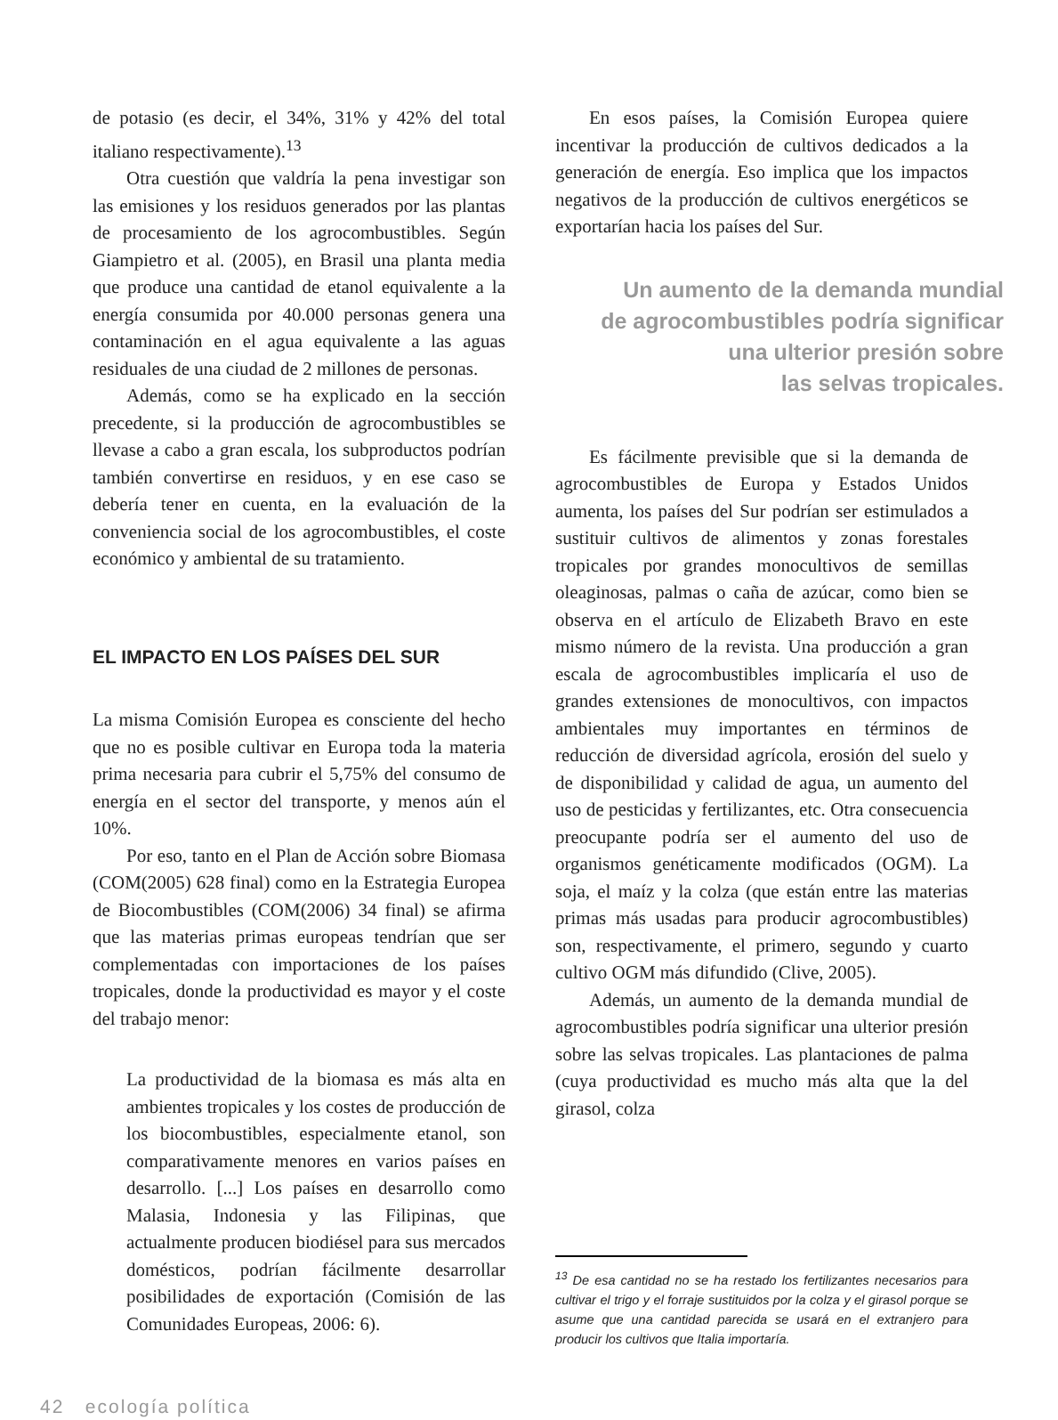de potasio (es decir, el 34%, 31% y 42% del total italiano respectivamente).<sup>13</sup>
Otra cuestión que valdría la pena investigar son las emisiones y los residuos generados por las plantas de procesamiento de los agrocombustibles. Según Giampietro et al. (2005), en Brasil una planta media que produce una cantidad de etanol equivalente a la energía consumida por 40.000 personas genera una contaminación en el agua equivalente a las aguas residuales de una ciudad de 2 millones de personas.
Además, como se ha explicado en la sección precedente, si la producción de agrocombustibles se llevase a cabo a gran escala, los subproductos podrían también convertirse en residuos, y en ese caso se debería tener en cuenta, en la evaluación de la conveniencia social de los agrocombustibles, el coste económico y ambiental de su tratamiento.
EL IMPACTO EN LOS PAÍSES DEL SUR
La misma Comisión Europea es consciente del hecho que no es posible cultivar en Europa toda la materia prima necesaria para cubrir el 5,75% del consumo de energía en el sector del transporte, y menos aún el 10%.
Por eso, tanto en el Plan de Acción sobre Biomasa (COM(2005) 628 final) como en la Estrategia Europea de Biocombustibles (COM(2006) 34 final) se afirma que las materias primas europeas tendrían que ser complementadas con importaciones de los países tropicales, donde la productividad es mayor y el coste del trabajo menor:
La productividad de la biomasa es más alta en ambientes tropicales y los costes de producción de los biocombustibles, especialmente etanol, son comparativamente menores en varios países en desarrollo. [...] Los países en desarrollo como Malasia, Indonesia y las Filipinas, que actualmente producen biodiésel para sus mercados domésticos, podrían fácilmente desarrollar posibilidades de exportación (Comisión de las Comunidades Europeas, 2006: 6).
En esos países, la Comisión Europea quiere incentivar la producción de cultivos dedicados a la generación de energía. Eso implica que los impactos negativos de la producción de cultivos energéticos se exportarían hacia los países del Sur.
Un aumento de la demanda mundial
de agrocombustibles podría significar
una ulterior presión sobre
las selvas tropicales.
Es fácilmente previsible que si la demanda de agrocombustibles de Europa y Estados Unidos aumenta, los países del Sur podrían ser estimulados a sustituir cultivos de alimentos y zonas forestales tropicales por grandes monocultivos de semillas oleaginosas, palmas o caña de azúcar, como bien se observa en el artículo de Elizabeth Bravo en este mismo número de la revista. Una producción a gran escala de agrocombustibles implicaría el uso de grandes extensiones de monocultivos, con impactos ambientales muy importantes en términos de reducción de diversidad agrícola, erosión del suelo y de disponibilidad y calidad de agua, un aumento del uso de pesticidas y fertilizantes, etc. Otra consecuencia preocupante podría ser el aumento del uso de organismos genéticamente modificados (OGM). La soja, el maíz y la colza (que están entre las materias primas más usadas para producir agrocombustibles) son, respectivamente, el primero, segundo y cuarto cultivo OGM más difundido (Clive, 2005).
Además, un aumento de la demanda mundial de agrocombustibles podría significar una ulterior presión sobre las selvas tropicales. Las plantaciones de palma (cuya productividad es mucho más alta que la del girasol, colza
<sup>13</sup> De esa cantidad no se ha restado los fertilizantes necesarios para cultivar el trigo y el forraje sustituidos por la colza y el girasol porque se asume que una cantidad parecida se usará en el extranjero para producir los cultivos que Italia importaría.
42 ecología política